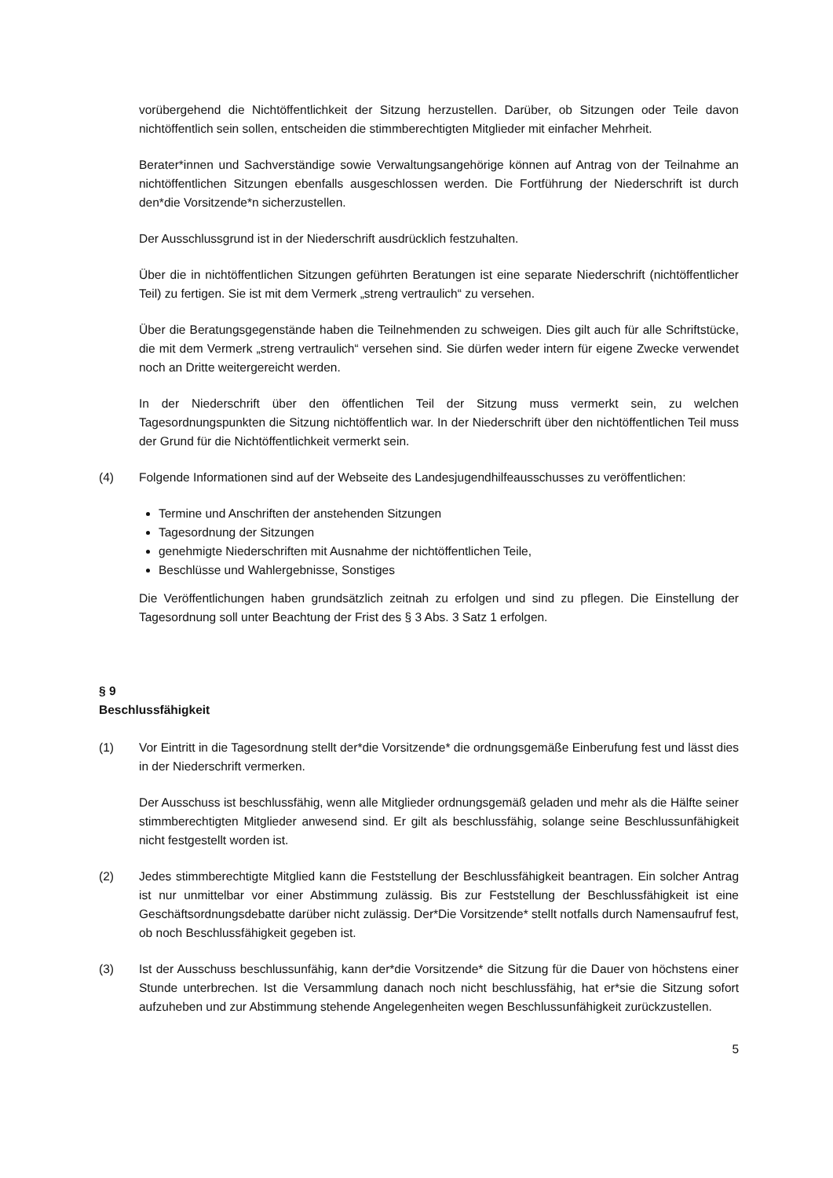vorübergehend die Nichtöffentlichkeit der Sitzung herzustellen. Darüber, ob Sitzungen oder Teile davon nichtöffentlich sein sollen, entscheiden die stimmberechtigten Mitglieder mit einfacher Mehrheit.
Berater*innen und Sachverständige sowie Verwaltungsangehörige können auf Antrag von der Teilnahme an nichtöffentlichen Sitzungen ebenfalls ausgeschlossen werden. Die Fortführung der Niederschrift ist durch den*die Vorsitzende*n sicherzustellen.
Der Ausschlussgrund ist in der Niederschrift ausdrücklich festzuhalten.
Über die in nichtöffentlichen Sitzungen geführten Beratungen ist eine separate Niederschrift (nichtöffentlicher Teil) zu fertigen. Sie ist mit dem Vermerk „streng vertraulich“ zu versehen.
Über die Beratungsgegenstände haben die Teilnehmenden zu schweigen. Dies gilt auch für alle Schriftstücke, die mit dem Vermerk „streng vertraulich“ versehen sind. Sie dürfen weder intern für eigene Zwecke verwendet noch an Dritte weitergereicht werden.
In der Niederschrift über den öffentlichen Teil der Sitzung muss vermerkt sein, zu welchen Tagesordnungspunkten die Sitzung nichtöffentlich war. In der Niederschrift über den nichtöffentlichen Teil muss der Grund für die Nichtöffentlichkeit vermerkt sein.
(4) Folgende Informationen sind auf der Webseite des Landesjugendhilfeausschusses zu veröffentlichen:
Termine und Anschriften der anstehenden Sitzungen
Tagesordnung der Sitzungen
genehmigte Niederschriften mit Ausnahme der nichtöffentlichen Teile,
Beschlüsse und Wahlergebnisse, Sonstiges
Die Veröffentlichungen haben grundsätzlich zeitnah zu erfolgen und sind zu pflegen. Die Einstellung der Tagesordnung soll unter Beachtung der Frist des § 3 Abs. 3 Satz 1 erfolgen.
§ 9
Beschlussfähigkeit
(1) Vor Eintritt in die Tagesordnung stellt der*die Vorsitzende* die ordnungsgemäße Einberufung fest und lässt dies in der Niederschrift vermerken.
Der Ausschuss ist beschlussfähig, wenn alle Mitglieder ordnungsgemäß geladen und mehr als die Hälfte seiner stimmberechtigten Mitglieder anwesend sind. Er gilt als beschlussfähig, solange seine Beschlussunfähigkeit nicht festgestellt worden ist.
(2) Jedes stimmberechtigte Mitglied kann die Feststellung der Beschlussfähigkeit beantragen. Ein solcher Antrag ist nur unmittelbar vor einer Abstimmung zulässig. Bis zur Feststellung der Beschlussfähigkeit ist eine Geschäftsordnungsdebatte darüber nicht zulässig. Der*Die Vorsitzende* stellt notfalls durch Namensaufruf fest, ob noch Beschlussfähigkeit gegeben ist.
(3) Ist der Ausschuss beschlussunfähig, kann der*die Vorsitzende* die Sitzung für die Dauer von höchstens einer Stunde unterbrechen. Ist die Versammlung danach noch nicht beschlussfähig, hat er*sie die Sitzung sofort aufzuheben und zur Abstimmung stehende Angelegenheiten wegen Beschlussunfähigkeit zurückzustellen.
5